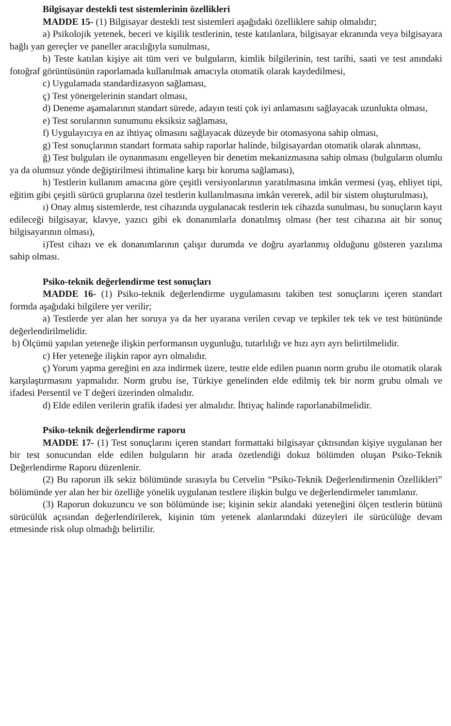Bilgisayar destekli test sistemlerinin özellikleri
MADDE 15- (1) Bilgisayar destekli test sistemleri aşağıdaki özelliklere sahip olmalıdır;
a) Psikolojik yetenek, beceri ve kişilik testlerinin, teste katılanlara, bilgisayar ekranında veya bilgisayara bağlı yan gereçler ve paneller aracılığıyla sunulması,
b) Teste katılan kişiye ait tüm veri ve bulguların, kimlik bilgilerinin, test tarihi, saati ve test anındaki fotoğraf görüntüsünün raporlamada kullanılmak amacıyla otomatik olarak kaydedilmesi,
c) Uygulamada standardizasyon sağlaması,
ç) Test yönergelerinin standart olması,
d) Deneme aşamalarının standart sürede, adayın testi çok iyi anlamasını sağlayacak uzunlukta olması,
e) Test sorularının sunumunu eksiksiz sağlaması,
f) Uygulayıcıya en az ihtiyaç olmasını sağlayacak düzeyde bir otomasyona sahip olması,
g) Test sonuçlarının standart formata sahip raporlar halinde, bilgisayardan otomatik olarak alınması,
ğ) Test bulguları ile oynanmasını engelleyen bir denetim mekanizmasına sahip olması (bulguların olumlu ya da olumsuz yönde değiştirilmesi ihtimaline karşı bir koruma sağlaması),
h) Testlerin kullanım amacına göre çeşitli versiyonlarının yaratılmasına imkân vermesi (yaş, ehliyet tipi, eğitim gibi çeşitli sürücü gruplarına özel testlerin kullanılmasına imkân vererek, adil bir sistem oluşturulması),
ı) Onay almış sistemlerde, test cihazında uygulanacak testlerin tek cihazda sunulması, bu sonuçların kayıt edileceği bilgisayar, klavye, yazıcı gibi ek donanımlarla donatılmış olması (her test cihazına ait bir sonuç bilgisayarının olması),
i)Test cihazı ve ek donanımlarının çalışır durumda ve doğru ayarlanmış olduğunu gösteren yazılıma sahip olması.
Psiko-teknik değerlendirme test sonuçları
MADDE 16- (1) Psiko-teknik değerlendirme uygulamasını takiben test sonuçlarını içeren standart formda aşağıdaki bilgilere yer verilir;
a) Testlerde yer alan her soruya ya da her uyarana verilen cevap ve tepkiler tek tek ve test bütününde değerlendirilmelidir.
b) Ölçümü yapılan yeteneğe ilişkin performansın uygunluğu, tutarlılığı ve hızı ayrı ayrı belirtilmelidir.
c) Her yeteneğe ilişkin rapor ayrı olmalıdır.
ç) Yorum yapma gereğini en aza indirmek üzere, testte elde edilen puanın norm grubu ile otomatik olarak karşılaştırmasını yapmalıdır. Norm grubu ise, Türkiye genelinden elde edilmiş tek bir norm grubu olmalı ve ifadesi Persentil ve T değeri üzerinden olmalıdır.
d) Elde edilen verilerin grafik ifadesi yer almalıdır. İhtiyaç halinde raporlanabilmelidir.
Psiko-teknik değerlendirme raporu
MADDE 17- (1) Test sonuçlarını içeren standart formattaki bilgisayar çıktısından kişiye uygulanan her bir test sonucundan elde edilen bulguların bir arada özetlendiği dokuz bölümden oluşan Psiko-Teknik Değerlendirme Raporu düzenlenir.
(2) Bu raporun ilk sekiz bölümünde sırasıyla bu Cetvelin “Psiko-Teknik Değerlendirmenin Özellikleri” bölümünde yer alan her bir özelliğe yönelik uygulanan testlere ilişkin bulgu ve değerlendirmeler tanımlanır.
(3) Raporun dokuzuncu ve son bölümünde ise; kişinin sekiz alandaki yeteneğini ölçen testlerin bütünü sürücülük açısından değerlendirilerek, kişinin tüm yetenek alanlarındaki düzeyleri ile sürücülüğe devam etmesinde risk olup olmadığı belirtilir.